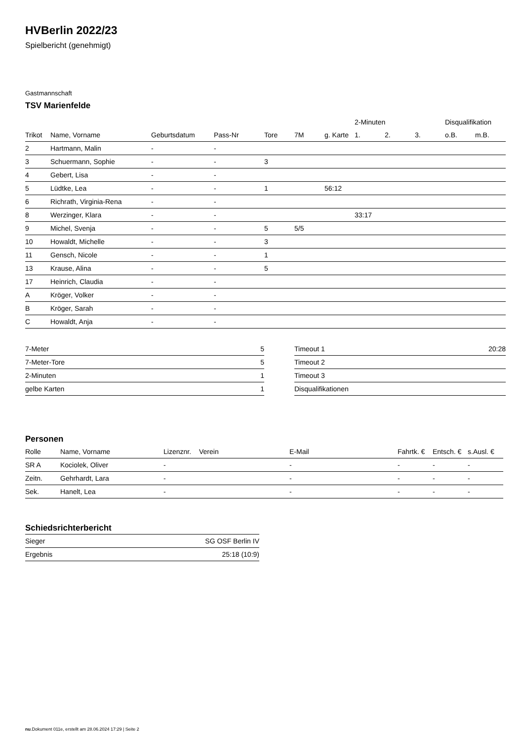HVBerlin 2022/23
Spielbericht (genehmigt)
Gastmannschaft
TSV Marienfelde
| | | | | | | | 2-Minuten | | | Disqualifikation | |
| --- | --- | --- | --- | --- | --- | --- | --- | --- | --- | --- | --- |
| Trikot | Name, Vorname | Geburtsdatum | Pass-Nr | Tore | 7M | g. Karte | 1. | 2. | 3. | o.B. | m.B. |
| 2 | Hartmann, Malin | - | - | | | | | | | | |
| 3 | Schuermann, Sophie | - | - | 3 | | | | | | | |
| 4 | Gebert, Lisa | - | - | | | | | | | | |
| 5 | Lüdtke, Lea | - | - | 1 | | 56:12 | | | | | |
| 6 | Richrath, Virginia-Rena | - | - | | | | | | | | |
| 8 | Werzinger, Klara | - | - | | | | 33:17 | | | | |
| 9 | Michel, Svenja | - | - | 5 | 5/5 | | | | | | |
| 10 | Howaldt, Michelle | - | - | 3 | | | | | | | |
| 11 | Gensch, Nicole | - | - | 1 | | | | | | | |
| 13 | Krause, Alina | - | - | 5 | | | | | | | |
| 17 | Heinrich, Claudia | - | - | | | | | | | | |
| A | Kröger, Volker | - | - | | | | | | | | |
| B | Kröger, Sarah | - | - | | | | | | | | |
| C | Howaldt, Anja | - | - | | | | | | | | |
| 7-Meter | 5 |
| 7-Meter-Tore | 5 |
| 2-Minuten | 1 |
| gelbe Karten | 1 |
| Timeout 1 | 20:28 |
| Timeout 2 | |
| Timeout 3 | |
| Disqualifikationen | |
Personen
| Rolle | Name, Vorname | Lizenznr. | Verein | E-Mail | Fahrtk. € | Entsch. € | s.Ausl. € |
| --- | --- | --- | --- | --- | --- | --- | --- |
| SR A | Kociolek, Oliver | - | | - | - | - | - |
| Zeitn. | Gehrhardt, Lara | - | | - | - | - | - |
| Sek. | Hanelt, Lea | - | | - | - | - | - |
Schiedsrichterbericht
| Sieger | SG OSF Berlin IV |
| Ergebnis | 25:18 (10:9) |
nu.Dokument 011e, erstellt am 28.06.2024 17:29 | Seite 2